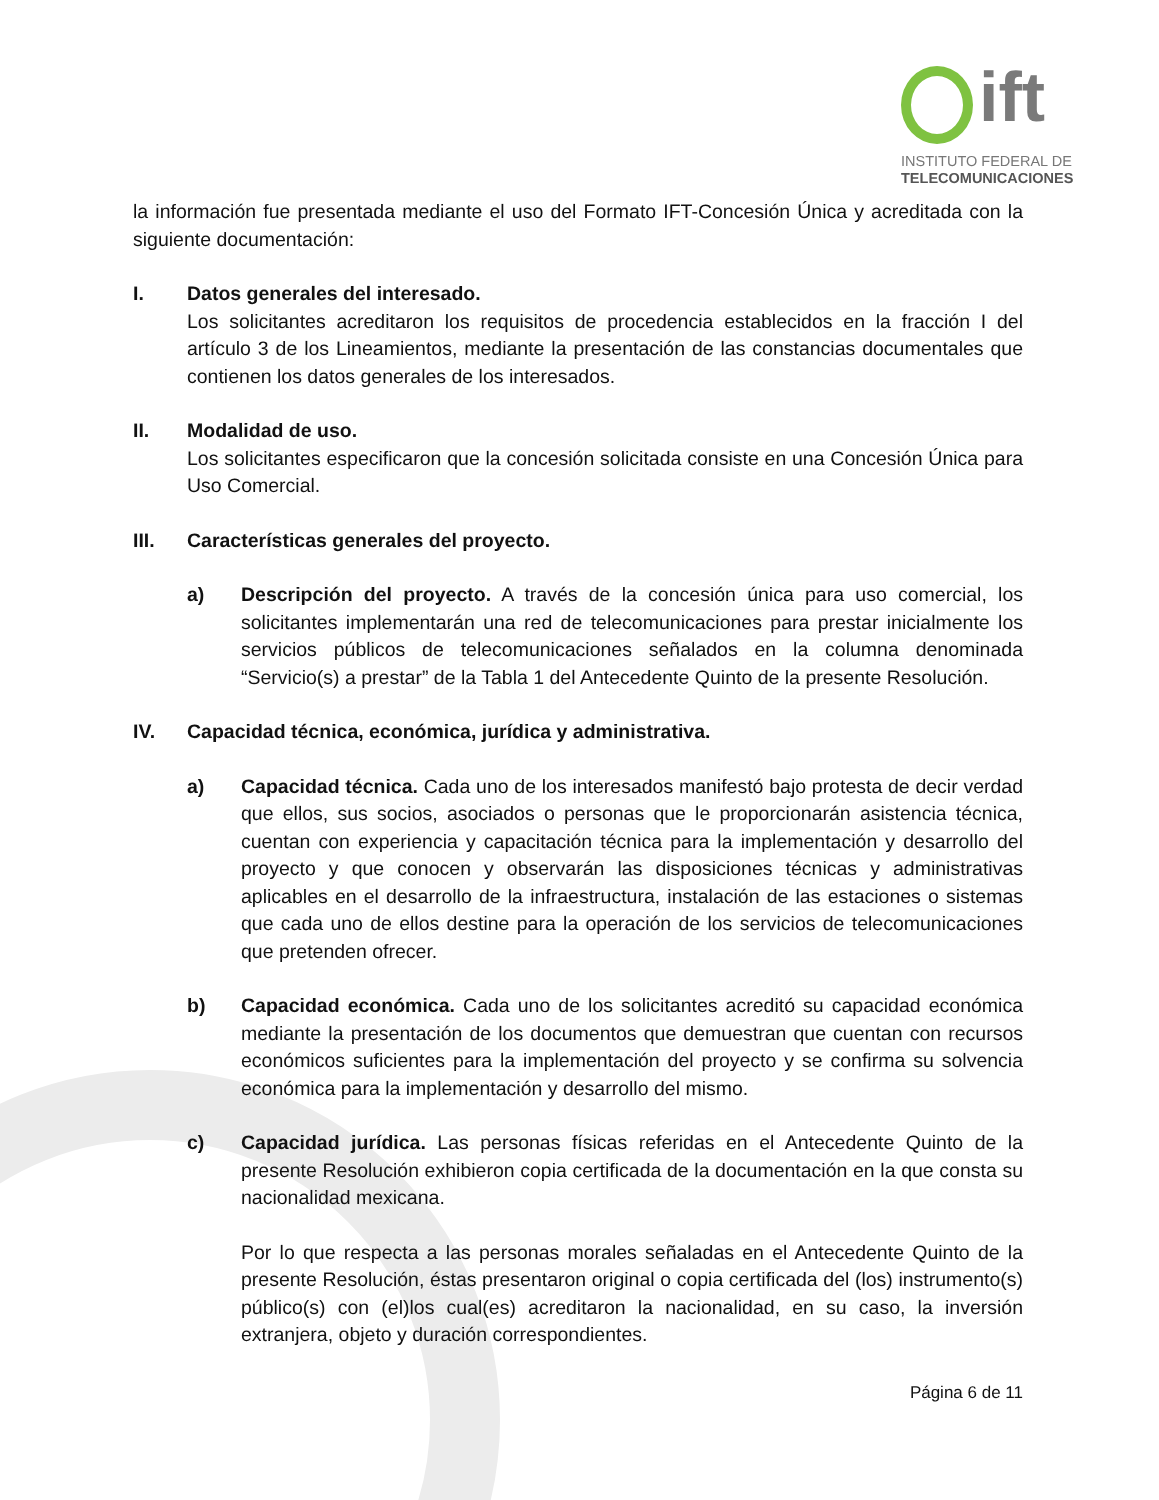ift
INSTITUTO FEDERAL DE
TELECOMUNICACIONES
la información fue presentada mediante el uso del Formato IFT-Concesión Única y acreditada con la siguiente documentación:
I. Datos generales del interesado.
Los solicitantes acreditaron los requisitos de procedencia establecidos en la fracción I del artículo 3 de los Lineamientos, mediante la presentación de las constancias documentales que contienen los datos generales de los interesados.
II. Modalidad de uso.
Los solicitantes especificaron que la concesión solicitada consiste en una Concesión Única para Uso Comercial.
III. Características generales del proyecto.
a) Descripción del proyecto. A través de la concesión única para uso comercial, los solicitantes implementarán una red de telecomunicaciones para prestar inicialmente los servicios públicos de telecomunicaciones señalados en la columna denominada “Servicio(s) a prestar” de la Tabla 1 del Antecedente Quinto de la presente Resolución.
IV. Capacidad técnica, económica, jurídica y administrativa.
a) Capacidad técnica. Cada uno de los interesados manifestó bajo protesta de decir verdad que ellos, sus socios, asociados o personas que le proporcionarán asistencia técnica, cuentan con experiencia y capacitación técnica para la implementación y desarrollo del proyecto y que conocen y observarán las disposiciones técnicas y administrativas aplicables en el desarrollo de la infraestructura, instalación de las estaciones o sistemas que cada uno de ellos destine para la operación de los servicios de telecomunicaciones que pretenden ofrecer.
b) Capacidad económica. Cada uno de los solicitantes acreditó su capacidad económica mediante la presentación de los documentos que demuestran que cuentan con recursos económicos suficientes para la implementación del proyecto y se confirma su solvencia económica para la implementación y desarrollo del mismo.
c) Capacidad jurídica. Las personas físicas referidas en el Antecedente Quinto de la presente Resolución exhibieron copia certificada de la documentación en la que consta su nacionalidad mexicana.
Por lo que respecta a las personas morales señaladas en el Antecedente Quinto de la presente Resolución, éstas presentaron original o copia certificada del (los) instrumento(s) público(s) con (el)los cual(es) acreditaron la nacionalidad, en su caso, la inversión extranjera, objeto y duración correspondientes.
Página 6 de 11